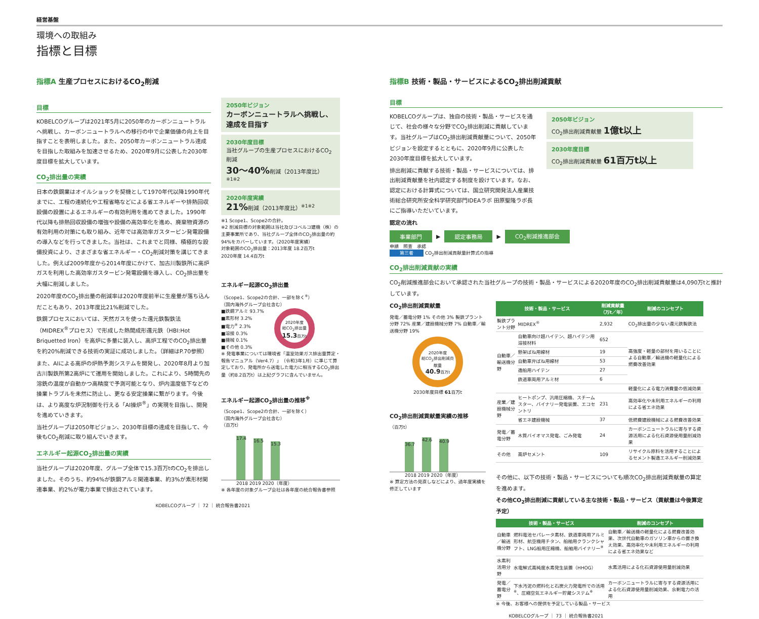経営基盤
環境への取組み
指標と目標
指標A 生産プロセスにおけるCO<sub>2</sub>削減
目標
KOBELCOグループは2021年5月に2050年のカーボンニュートラルへ挑戦し、カーボンニュートラルへの移行の中で企業価値の向上を目指すことを表明しました。また、2050年カーボンニュートラル達成を目指した取組みを加速させるため、2020年9月に公表した2030年度目標を拡大しています。
CO<sub>2</sub>排出量の実績
日本の鉄鋼業はオイルショックを契機として1970年代以降1990年代までに、工程の連続化や工程省略などによる省エネルギーや排熱回収設備の設置によるエネルギーの有効利用を進めてきました。1990年代以降も排熱回収設備の増強や設備の高効率化を進め、廃棄物資源の有効利用の対策にも取り組み、近年では高効率ガスタービン発電設備の導入などを行ってきました。当社は、これまでと同様、積極的な設備投資により、さまざまな省エネルギー・CO<sub>2</sub>削減対策を講じてきました。例えば2009年度から2014年度にかけて、加古川製鉄所に高炉ガスを利用した高効率ガスタービン発電設備を導入し、CO<sub>2</sub>排出量を大幅に削減しました。
2020年度のCO<sub>2</sub>排出量の削減率は2020年度前半に生産量が落ち込んだこともあり、2013年度比21%削減でした。
鉄鋼プロセスにおいては、天然ガスを使った還元鉄製鉄法（MIDREX<sup>®</sup>プロセス）で形成した熱間成形還元鉄（HBI:Hot Briquetted Iron）を高炉に多量に装入し、高炉工程でのCO<sub>2</sub>排出量を約20%削減できる技術の実証に成功しました。（詳細はP.70参照）
また、AIによる高炉の炉熱予測システムを開発し、2020年8月より加古川製鉄所第2高炉にて運用を開始しました。これにより、5時間先の溶銑の温度が自動かつ高精度で予測可能となり、炉内温度低下などの操業トラブルを未然に防止し、更なる安定操業に繋がります。今後は、より高度な炉況制御を行える「AI操炉<sup>®</sup>」の実現を目指し、開発を進めていきます。
当社グループは2050年ビジョン、2030年目標の達成を目指して、今後もCO<sub>2</sub>削減に取り組んでいきます。
エネルギー起源CO<sub>2</sub>排出量の実績
当社グループは2020年度、グループ全体で15.3百万tのCO<sub>2</sub>を排出しました。そのうち、約94%が鉄鋼アルミ関連事業、約3%が素形材関連事業、約2%が電力事業で排出されています。
2050年ビジョン
カーボンニュートラルへ挑戦し、達成を目指す
2030年度目標
当社グループの生産プロセスにおけるCO<sub>2</sub>削減
30〜40% 削減（2013年度比）<sup>※1※2</sup>
2020年度実績
21% 削減（2013年度比）<sup>※1※2</sup>
※1 Scope1、Scope2の合計。
※2 削減目標の対象範囲は当社及びコベルコ建機（株）の主要事業所であり、当社グループ全体のCO<sub>2</sub>排出量の約94%をカバーしています。（2020年度実績）
対象範囲のCO<sub>2</sub>排出量：2013年度 18.2百万t
2020年度 14.4百万t
エネルギー起源CO<sub>2</sub>排出量
（Scope1、Scope2の合計、一部を除く<sup>※</sup>）
（国内海外グループ会社含む）
■鉄鋼アルミ 93.7%
■素形材 3.2%
■電力<sup>※</sup> 2.3%
■溶接 0.3%
■機械 0.1%
■その他 0.3%
2020年度
総CO<sub>2</sub>排出量
15.3百万t
※ 発電事業については環境省「温室効果ガス排出量算定・報告マニュアル（Ver4.7）」（令和3年1月）に準じて算定しており、発電所から送電した電力に相当するCO<sub>2</sub>排出量（約8.2百万t）は上記グラフに含んでいません。
エネルギー起源CO<sub>2</sub>排出量の推移<sup>※</sup>
（Scope1、Scope2の合計、一部を除く）
（国内海外グループ会社含む）
（百万t）
17.4
16.5
15.3
2018 2019 2020（年度）
※ 各年度の対象グループ会社は各年度の統合報告書参照
KOBELCOグループ ｜ 72 ｜ 統合報告書2021
指標B 技術・製品・サービスによるCO<sub>2</sub>排出削減貢献
目標
KOBELCOグループは、独自の技術・製品・サービスを通じて、社会の様々な分野でCO<sub>2</sub>排出削減に貢献しています。当社グループはCO<sub>2</sub>排出削減貢献量について、2050年ビジョンを設定するとともに、2020年9月に公表した2030年度目標を拡大しています。
排出削減に貢献する技術・製品・サービスについては、排出削減貢献量を社内認定する制度を設けています。なお、認定における計算式については、国立研究開発法人産業技術総合研究所安全科学研究部門IDEAラボ 田原聖隆ラボ長にご指導いただいています。
2050年ビジョン
CO<sub>2</sub>排出削減貢献量 1億t以上
2030年度目標
CO<sub>2</sub>排出削減貢献量 61百万t以上
認定の流れ
事業部門
▶
認定事務局
▶
CO<sub>2</sub>削減推進部会
申請　照査　承認
第三者 CO<sub>2</sub>排出削減貢献量計算式の指導
CO<sub>2</sub>排出削減貢献の実績
CO<sub>2</sub>削減推進部会において承認された当社グループの技術・製品・サービスによる2020年度のCO<sub>2</sub>排出削減貢献量は4,090万tと推計しています。
CO<sub>2</sub>排出削減貢献量
発電／蓄電分野 1% その他 3% 製鉄プラント分野 72% 産業／建設機械分野 7% 自動車／輸送機分野 19%
2020年度
総CO<sub>2</sub>排出削減貢献量
40.9百万t
2030年度目標 61百万t
CO<sub>2</sub>排出削減貢献量実績の推移
（百万t）
36.7
42.6
40.9
2018 2019 2020（年度）
※ 算定方法の見直しなどにより、過年度実績を修正しています
| 技術・製品・サービス | | 削減貢献量（万t／年） | 削減のコンセプト |
| --- | --- | --- | --- |
| 製鉄プラント分野 | MIDREX<sup>®</sup> | 2,932 | CO<sub>2</sub>排出量の少ない還元鉄製鉄法 |
| 自動車／輸送機分野 | 自動車向け超ハイテン、超ハイテン用溶接材料 | 652 | 高強度・軽量の部材を用いることによる自動車／輸送機の軽量化による燃費改善効果 |
| | 懸架ばね用線材 | 19 | |
| | 自動車弁ばね用線材 | 53 | |
| | 造船用ハイテン | 27 | |
| | 鉄道車両用アルミ材 | 6 | |
| | | | 軽量化による電力消費量の低減効果 |
| 産業／建設機械分野 | ヒートポンプ、汎用圧縮機、スチームスター、バイナリー発電装置、エコセントリ | 231 | 高効率化や未利用エネルギーの利用による省エネ効果 |
| | 省エネ建設機械 | 37 | 低燃費建設機械による燃費改善効果 |
| 発電／蓄電分野 | 木質バイオマス発電、ごみ発電 | 24 | カーボンニュートラルに寄与する資源活用による化石資源使用量削減効果 |
| その他 | 高炉セメント | 109 | リサイクル原料を活用することによるセメント製造エネルギー削減効果 |
その他に、以下の技術・製品・サービスについても順次CO<sub>2</sub>排出削減貢献量の算定を進めます。
その他CO<sub>2</sub>排出削減に貢献している主な技術・製品・サービス（貢献量は今後算定予定）
| 技術・製品・サービス | | 削減のコンセプト |
| --- | --- | --- |
| 自動車／輸送機分野 | 燃料電池セパレータ素材、鉄道車両用アルミ形材、航空機用チタン、船舶用クランクシャフト、LNG船用圧縮機、船舶用バイナリー<sup>※</sup> | 自動車／輸送機の軽量化による燃費改善効果、次世代自動車のガソリン車からの置き換え効果、高効率化や未利用エネルギーの利用による省エネ効果など |
| 水素利活用分野 | 水電解式高純度水素発生装置（HHOG） | 水素活用による化石資源使用量削減効果 |
| 発電／蓄電分野 | 下水汚泥の燃料化と石炭火力発電所での活用<sup>※</sup>、圧縮空気エネルギー貯蔵システム<sup>※</sup> | カーボンニュートラルに寄与する資源活用による化石資源使用量削減効果、余剰電力の活用 |
※ 今後、お客様への提供を予定している製品・サービス
KOBELCOグループ ｜ 73 ｜ 統合報告書2021